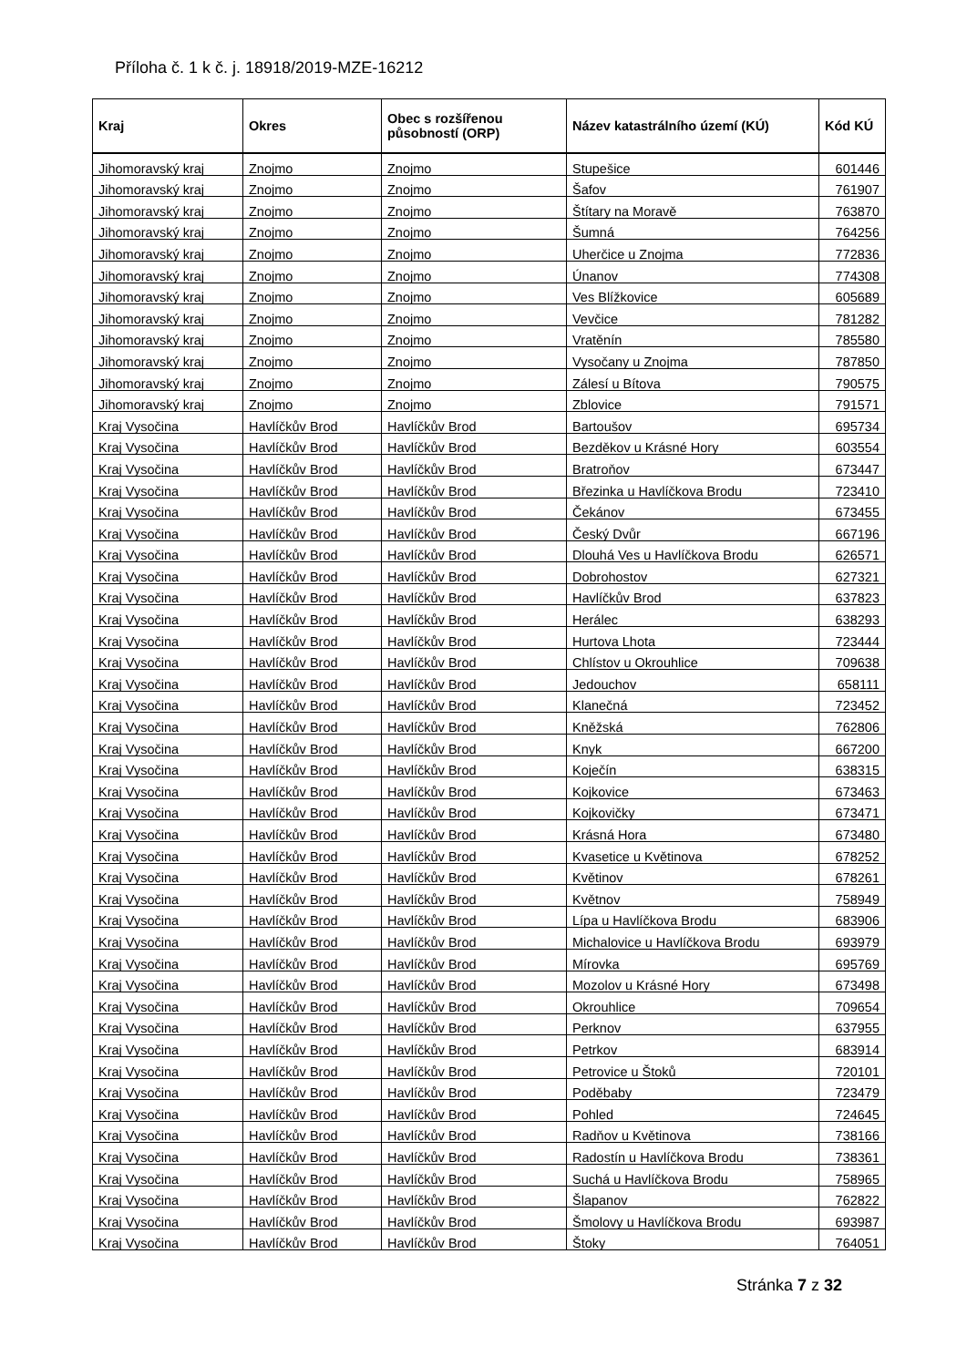Příloha č. 1 k č. j. 18918/2019-MZE-16212
| Kraj | Okres | Obec s rozšířenou působností (ORP) | Název katastrálního území (KÚ) | Kód KÚ |
| --- | --- | --- | --- | --- |
| Jihomoravský kraj | Znojmo | Znojmo | Stupešice | 601446 |
| Jihomoravský kraj | Znojmo | Znojmo | Šafov | 761907 |
| Jihomoravský kraj | Znojmo | Znojmo | Štítary na Moravě | 763870 |
| Jihomoravský kraj | Znojmo | Znojmo | Šumná | 764256 |
| Jihomoravský kraj | Znojmo | Znojmo | Uherčice u Znojma | 772836 |
| Jihomoravský kraj | Znojmo | Znojmo | Únanov | 774308 |
| Jihomoravský kraj | Znojmo | Znojmo | Ves Blížkovice | 605689 |
| Jihomoravský kraj | Znojmo | Znojmo | Vevčice | 781282 |
| Jihomoravský kraj | Znojmo | Znojmo | Vratěnín | 785580 |
| Jihomoravský kraj | Znojmo | Znojmo | Vysočany u Znojma | 787850 |
| Jihomoravský kraj | Znojmo | Znojmo | Zálesí u Bítova | 790575 |
| Jihomoravský kraj | Znojmo | Znojmo | Zblovice | 791571 |
| Kraj Vysočina | Havlíčkův Brod | Havlíčkův Brod | Bartoušov | 695734 |
| Kraj Vysočina | Havlíčkův Brod | Havlíčkův Brod | Bezděkov u Krásné Hory | 603554 |
| Kraj Vysočina | Havlíčkův Brod | Havlíčkův Brod | Bratroňov | 673447 |
| Kraj Vysočina | Havlíčkův Brod | Havlíčkův Brod | Březinka u Havlíčkova Brodu | 723410 |
| Kraj Vysočina | Havlíčkův Brod | Havlíčkův Brod | Čekánov | 673455 |
| Kraj Vysočina | Havlíčkův Brod | Havlíčkův Brod | Český Dvůr | 667196 |
| Kraj Vysočina | Havlíčkův Brod | Havlíčkův Brod | Dlouhá Ves u Havlíčkova Brodu | 626571 |
| Kraj Vysočina | Havlíčkův Brod | Havlíčkův Brod | Dobrohostov | 627321 |
| Kraj Vysočina | Havlíčkův Brod | Havlíčkův Brod | Havlíčkův Brod | 637823 |
| Kraj Vysočina | Havlíčkův Brod | Havlíčkův Brod | Herálec | 638293 |
| Kraj Vysočina | Havlíčkův Brod | Havlíčkův Brod | Hurtova Lhota | 723444 |
| Kraj Vysočina | Havlíčkův Brod | Havlíčkův Brod | Chlístov u Okrouhlice | 709638 |
| Kraj Vysočina | Havlíčkův Brod | Havlíčkův Brod | Jedouchov | 658111 |
| Kraj Vysočina | Havlíčkův Brod | Havlíčkův Brod | Klanečná | 723452 |
| Kraj Vysočina | Havlíčkův Brod | Havlíčkův Brod | Kněžská | 762806 |
| Kraj Vysočina | Havlíčkův Brod | Havlíčkův Brod | Knyk | 667200 |
| Kraj Vysočina | Havlíčkův Brod | Havlíčkův Brod | Koječín | 638315 |
| Kraj Vysočina | Havlíčkův Brod | Havlíčkův Brod | Kojkovice | 673463 |
| Kraj Vysočina | Havlíčkův Brod | Havlíčkův Brod | Kojkovičky | 673471 |
| Kraj Vysočina | Havlíčkův Brod | Havlíčkův Brod | Krásná Hora | 673480 |
| Kraj Vysočina | Havlíčkův Brod | Havlíčkův Brod | Kvasetice u Květinova | 678252 |
| Kraj Vysočina | Havlíčkův Brod | Havlíčkův Brod | Květinov | 678261 |
| Kraj Vysočina | Havlíčkův Brod | Havlíčkův Brod | Květnov | 758949 |
| Kraj Vysočina | Havlíčkův Brod | Havlíčkův Brod | Lípa u Havlíčkova Brodu | 683906 |
| Kraj Vysočina | Havlíčkův Brod | Havlíčkův Brod | Michalovice u Havlíčkova Brodu | 693979 |
| Kraj Vysočina | Havlíčkův Brod | Havlíčkův Brod | Mírovka | 695769 |
| Kraj Vysočina | Havlíčkův Brod | Havlíčkův Brod | Mozolov u Krásné Hory | 673498 |
| Kraj Vysočina | Havlíčkův Brod | Havlíčkův Brod | Okrouhlice | 709654 |
| Kraj Vysočina | Havlíčkův Brod | Havlíčkův Brod | Perknov | 637955 |
| Kraj Vysočina | Havlíčkův Brod | Havlíčkův Brod | Petrkov | 683914 |
| Kraj Vysočina | Havlíčkův Brod | Havlíčkův Brod | Petrovice u Štoků | 720101 |
| Kraj Vysočina | Havlíčkův Brod | Havlíčkův Brod | Poděbaby | 723479 |
| Kraj Vysočina | Havlíčkův Brod | Havlíčkův Brod | Pohled | 724645 |
| Kraj Vysočina | Havlíčkův Brod | Havlíčkův Brod | Radňov u Květinova | 738166 |
| Kraj Vysočina | Havlíčkův Brod | Havlíčkův Brod | Radostín u Havlíčkova Brodu | 738361 |
| Kraj Vysočina | Havlíčkův Brod | Havlíčkův Brod | Suchá u Havlíčkova Brodu | 758965 |
| Kraj Vysočina | Havlíčkův Brod | Havlíčkův Brod | Šlapanov | 762822 |
| Kraj Vysočina | Havlíčkův Brod | Havlíčkův Brod | Šmolovy u Havlíčkova Brodu | 693987 |
| Kraj Vysočina | Havlíčkův Brod | Havlíčkův Brod | Štoky | 764051 |
Stránka 7 z 32